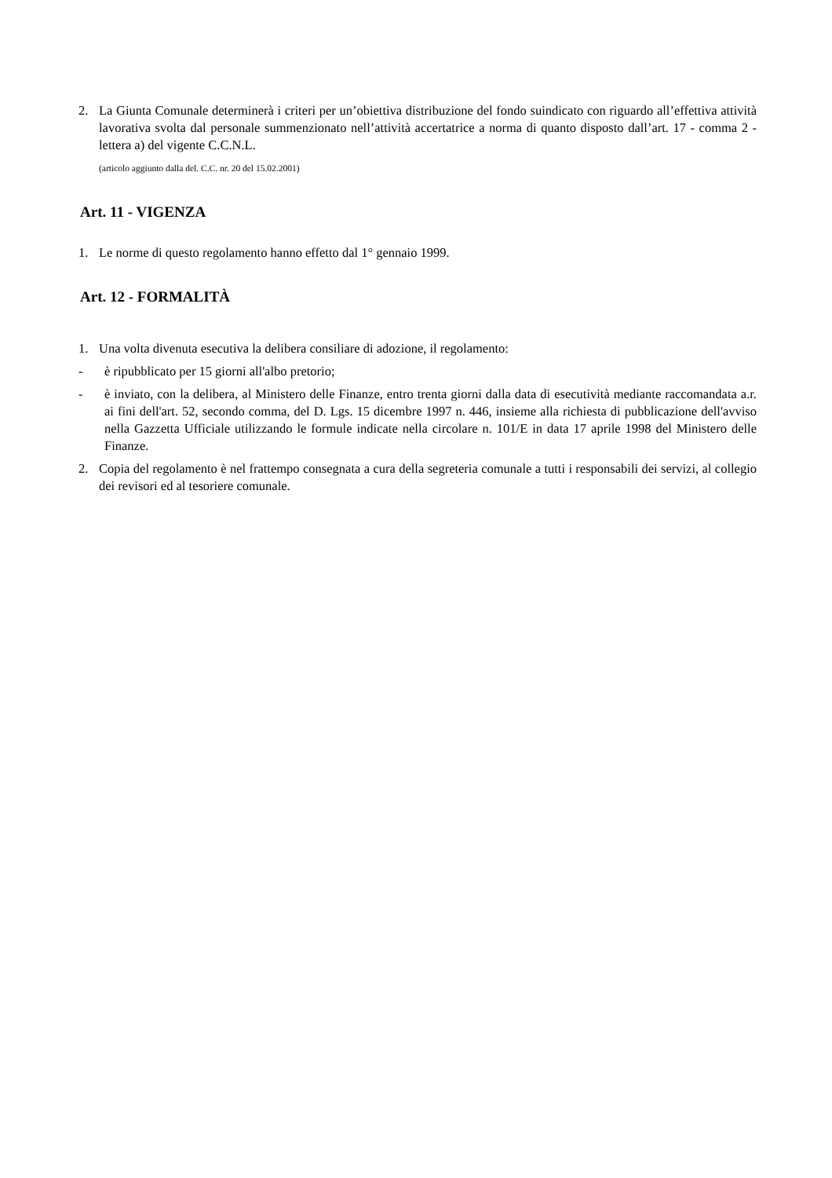2. La Giunta Comunale determinerà i criteri per un’obiettiva distribuzione del fondo suindicato con riguardo all’effettiva attività lavorativa svolta dal personale summenzionato nell’attività accertatrice a norma di quanto disposto dall’art. 17 - comma 2 - lettera a) del vigente C.C.N.L.
(articolo aggiunto dalla del. C.C. nr. 20 del 15.02.2001)
Art. 11 - VIGENZA
1. Le norme di questo regolamento hanno effetto dal 1° gennaio 1999.
Art. 12 - FORMALITÀ
1. Una volta divenuta esecutiva la delibera consiliare di adozione, il regolamento:
- è ripubblicato per 15 giorni all'albo pretorio;
- è inviato, con la delibera, al Ministero delle Finanze, entro trenta giorni dalla data di esecutività mediante raccomandata a.r. ai fini dell'art. 52, secondo comma, del D. Lgs. 15 dicembre 1997 n. 446, insieme alla richiesta di pubblicazione dell'avviso nella Gazzetta Ufficiale utilizzando le formule indicate nella circolare n. 101/E in data 17 aprile 1998 del Ministero delle Finanze.
2. Copia del regolamento è nel frattempo consegnata a cura della segreteria comunale a tutti i responsabili dei servizi, al collegio dei revisori ed al tesoriere comunale.